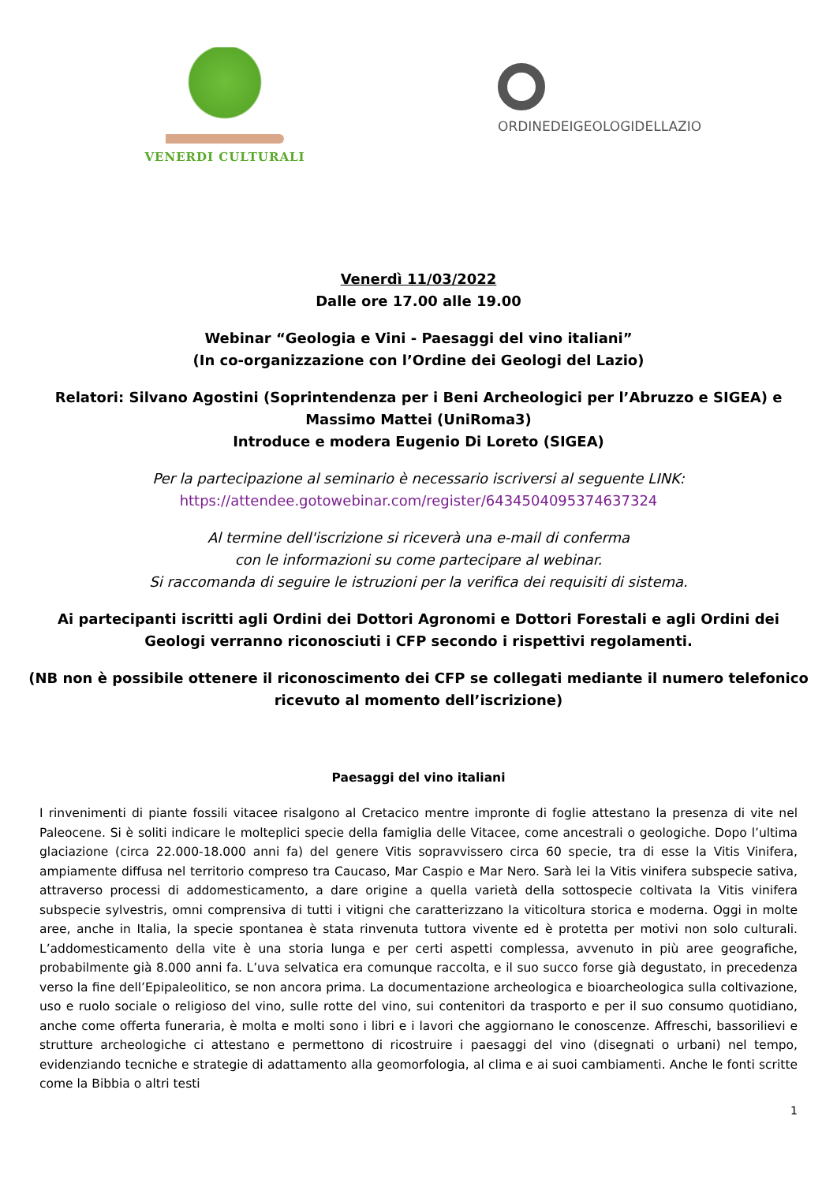VENERDI CULTURALI
ORDINEDEIGEOLOGIDELLAZIO
Venerdì 11/03/2022
Dalle ore 17.00 alle 19.00
Webinar “Geologia e Vini - Paesaggi del vino italiani”
(In co-organizzazione con l’Ordine dei Geologi del Lazio)
Relatori: Silvano Agostini (Soprintendenza per i Beni Archeologici per l’Abruzzo e SIGEA) e
Massimo Mattei (UniRoma3)
Introduce e modera Eugenio Di Loreto (SIGEA)
Per la partecipazione al seminario è necessario iscriversi al seguente LINK:
https://attendee.gotowebinar.com/register/6434504095374637324
Al termine dell'iscrizione si riceverà una e-mail di conferma
con le informazioni su come partecipare al webinar.
Si raccomanda di seguire le istruzioni per la verifica dei requisiti di sistema.
Ai partecipanti iscritti agli Ordini dei Dottori Agronomi e Dottori Forestali e agli Ordini dei
Geologi verranno riconosciuti i CFP secondo i rispettivi regolamenti.
(NB non è possibile ottenere il riconoscimento dei CFP se collegati mediante il numero telefonico
ricevuto al momento dell’iscrizione)
Paesaggi del vino italiani
I rinvenimenti di piante fossili vitacee risalgono al Cretacico mentre impronte di foglie attestano la presenza di vite nel Paleocene. Si è soliti indicare le molteplici specie della famiglia delle Vitacee, come ancestrali o geologiche. Dopo l’ultima glaciazione (circa 22.000-18.000 anni fa) del genere Vitis sopravvissero circa 60 specie, tra di esse la Vitis Vinifera, ampiamente diffusa nel territorio compreso tra Caucaso, Mar Caspio e Mar Nero. Sarà lei la Vitis vinifera subspecie sativa, attraverso processi di addomesticamento, a dare origine a quella varietà della sottospecie coltivata la Vitis vinifera subspecie sylvestris, omni comprensiva di tutti i vitigni che caratterizzano la viticoltura storica e moderna. Oggi in molte aree, anche in Italia, la specie spontanea è stata rinvenuta tuttora vivente ed è protetta per motivi non solo culturali. L’addomesticamento della vite è una storia lunga e per certi aspetti complessa, avvenuto in più aree geografiche, probabilmente già 8.000 anni fa. L’uva selvatica era comunque raccolta, e il suo succo forse già degustato, in precedenza verso la fine dell’Epipaleolitico, se non ancora prima. La documentazione archeologica e bioarcheologica sulla coltivazione, uso e ruolo sociale o religioso del vino, sulle rotte del vino, sui contenitori da trasporto e per il suo consumo quotidiano, anche come offerta funeraria, è molta e molti sono i libri e i lavori che aggiornano le conoscenze. Affreschi, bassorilievi e strutture archeologiche ci attestano e permettono di ricostruire i paesaggi del vino (disegnati o urbani) nel tempo, evidenziando tecniche e strategie di adattamento alla geomorfologia, al clima e ai suoi cambiamenti. Anche le fonti scritte come la Bibbia o altri testi
1